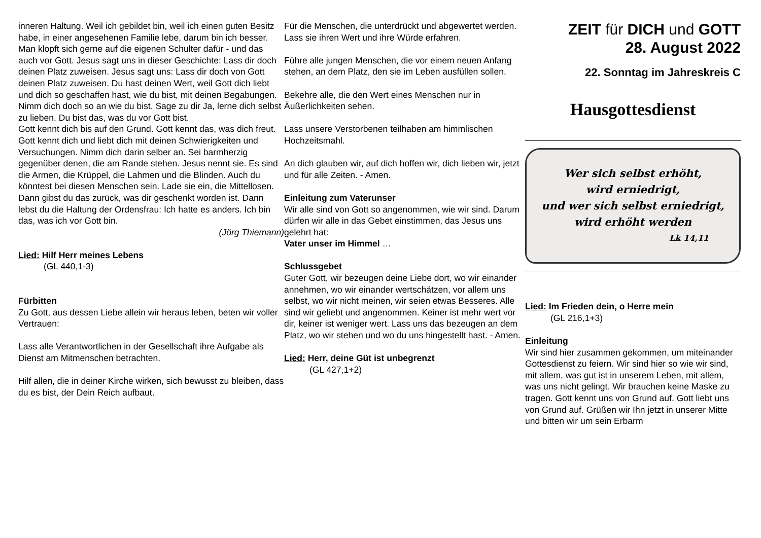inneren Haltung. Weil ich gebildet bin, weil ich einen guten Besitz habe, in einer angesehenen Familie lebe, darum bin ich besser. Man klopft sich gerne auf die eigenen Schulter dafür - und das auch vor Gott. Jesus sagt uns in dieser Geschichte: Lass dir doch deinen Platz zuweisen. Jesus sagt uns: Lass dir doch von Gott deinen Platz zuweisen. Du hast deinen Wert, weil Gott dich liebt und dich so geschaffen hast, wie du bist, mit deinen Begabungen. Nimm dich doch so an wie du bist. Sage zu dir Ja, lerne dich selbst zu lieben. Du bist das, was du vor Gott bist.
Gott kennt dich bis auf den Grund. Gott kennt das, was dich freut. Gott kennt dich und liebt dich mit deinen Schwierigkeiten und Versuchungen. Nimm dich darin selber an. Sei barmherzig gegenüber denen, die am Rande stehen. Jesus nennt sie. Es sind die Armen, die Krüppel, die Lahmen und die Blinden. Auch du könntest bei diesen Menschen sein. Lade sie ein, die Mittellosen. Dann gibst du das zurück, was dir geschenkt worden ist. Dann lebst du die Haltung der Ordensfrau: Ich hatte es anders. Ich bin das, was ich vor Gott bin.
(Jörg Thiemann)
Lied: Hilf Herr meines Lebens
(GL 440,1-3)
Fürbitten
Zu Gott, aus dessen Liebe allein wir heraus leben, beten wir voller Vertrauen:
Lass alle Verantwortlichen in der Gesellschaft ihre Aufgabe als Dienst am Mitmenschen betrachten.
Hilf allen, die in deiner Kirche wirken, sich bewusst zu bleiben, dass du es bist, der Dein Reich aufbaut.
Für die Menschen, die unterdrückt und abgewertet werden. Lass sie ihren Wert und ihre Würde erfahren.
Führe alle jungen Menschen, die vor einem neuen Anfang stehen, an dem Platz, den sie im Leben ausfüllen sollen.
Bekehre alle, die den Wert eines Menschen nur in Äußerlichkeiten sehen.
Lass unsere Verstorbenen teilhaben am himmlischen Hochzeitsmahl.
An dich glauben wir, auf dich hoffen wir, dich lieben wir, jetzt und für alle Zeiten. - Amen.
Einleitung zum Vaterunser
Wir alle sind von Gott so angenommen, wie wir sind. Darum dürfen wir alle in das Gebet einstimmen, das Jesus uns gelehrt hat:
Vater unser im Himmel …
Schlussgebet
Guter Gott, wir bezeugen deine Liebe dort, wo wir einander annehmen, wo wir einander wertschätzen, vor allem uns selbst, wo wir nicht meinen, wir seien etwas Besseres. Alle sind wir geliebt und angenommen. Keiner ist mehr wert vor dir, keiner ist weniger wert. Lass uns das bezeugen an dem Platz, wo wir stehen und wo du uns hingestellt hast. - Amen.
Lied: Herr, deine Güt ist unbegrenzt
(GL 427,1+2)
ZEIT für DICH und GOTT
28. August 2022
22. Sonntag im Jahreskreis C
Hausgottesdienst
Wer sich selbst erhöht,
wird erniedrigt,
und wer sich selbst erniedrigt,
wird erhöht werden
Lk 14,11
Lied: Im Frieden dein, o Herre mein
(GL 216,1+3)
Einleitung
Wir sind hier zusammen gekommen, um miteinander Gottesdienst zu feiern. Wir sind hier so wie wir sind, mit allem, was gut ist in unserem Leben, mit allem, was uns nicht gelingt. Wir brauchen keine Maske zu tragen. Gott kennt uns von Grund auf. Gott liebt uns von Grund auf. Grüßen wir Ihn jetzt in unserer Mitte und bitten wir um sein Erbarm